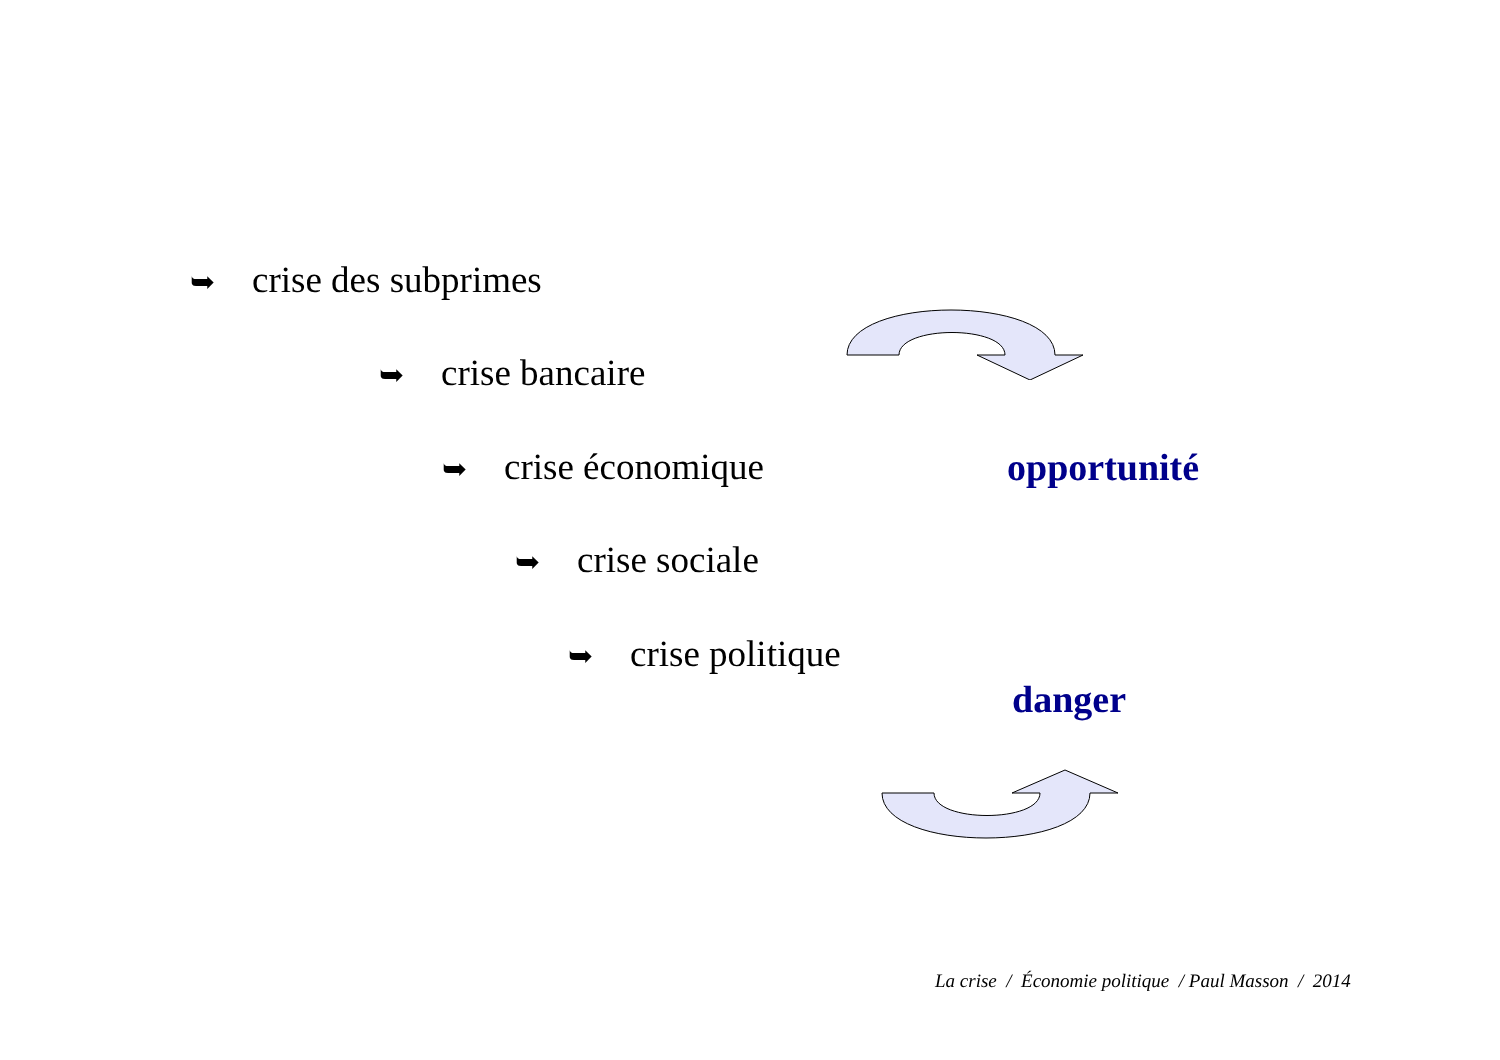➥ crise des subprimes
➥ crise bancaire
➥ crise économique
➥ crise sociale
➥ crise politique
opportunité
danger
La crise / Économie politique / Paul Masson / 2014